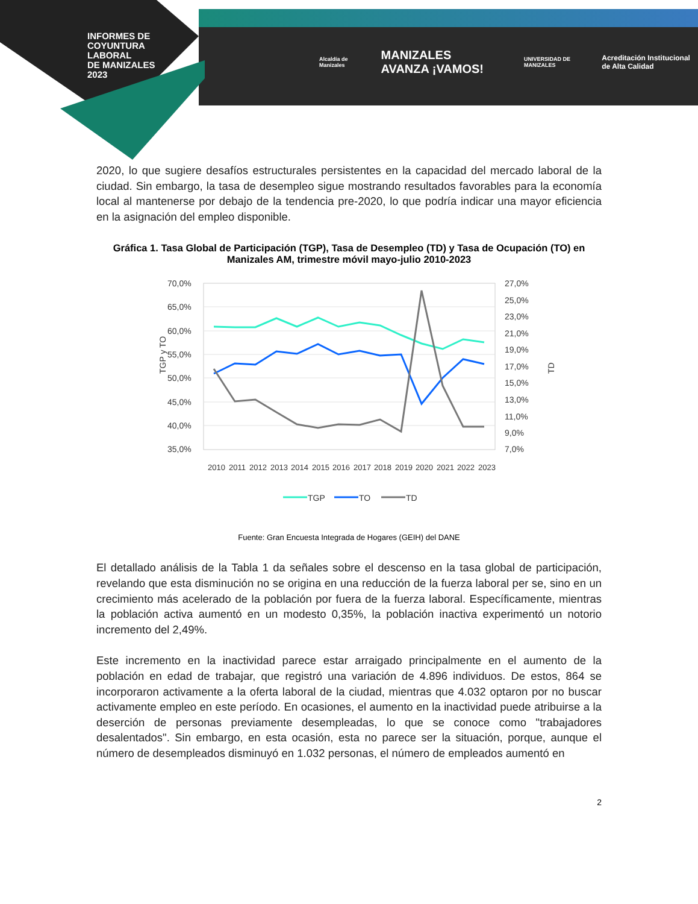INFORMES DE
COYUNTURA
LABORAL
DE MANIZALES
2023
Alcaldía de Manizales MANIZALES AVANZA ¡VAMOS! UNIVERSIDAD DE MANIZALES Acreditación Institucional de Alta Calidad
2020, lo que sugiere desafíos estructurales persistentes en la capacidad del mercado laboral de la ciudad. Sin embargo, la tasa de desempleo sigue mostrando resultados favorables para la economía local al mantenerse por debajo de la tendencia pre-2020, lo que podría indicar una mayor eficiencia en la asignación del empleo disponible.
Gráfica 1. Tasa Global de Participación (TGP), Tasa de Desempleo (TD) y Tasa de Ocupación (TO) en Manizales AM, trimestre móvil mayo-julio 2010-2023
70,0%
65,0%
60,0%
55,0%
50,0%
45,0%
40,0%
35,0%
27,0%
25,0%
23,0%
21,0%
19,0%
17,0%
15,0%
13,0%
11,0%
9,0%
7,0%
TGP y TO
TD
2010
2011
2012
2013
2014
2015
2016
2017
2018
2019
2020
2021
2022
2023
TGP
TO
TD
Fuente: Gran Encuesta Integrada de Hogares (GEIH) del DANE
El detallado análisis de la Tabla 1 da señales sobre el descenso en la tasa global de participación, revelando que esta disminución no se origina en una reducción de la fuerza laboral per se, sino en un crecimiento más acelerado de la población por fuera de la fuerza laboral. Específicamente, mientras la población activa aumentó en un modesto 0,35%, la población inactiva experimentó un notorio incremento del 2,49%.
Este incremento en la inactividad parece estar arraigado principalmente en el aumento de la población en edad de trabajar, que registró una variación de 4.896 individuos. De estos, 864 se incorporaron activamente a la oferta laboral de la ciudad, mientras que 4.032 optaron por no buscar activamente empleo en este período. En ocasiones, el aumento en la inactividad puede atribuirse a la deserción de personas previamente desempleadas, lo que se conoce como "trabajadores desalentados". Sin embargo, en esta ocasión, esta no parece ser la situación, porque, aunque el número de desempleados disminuyó en 1.032 personas, el número de empleados aumentó en
2